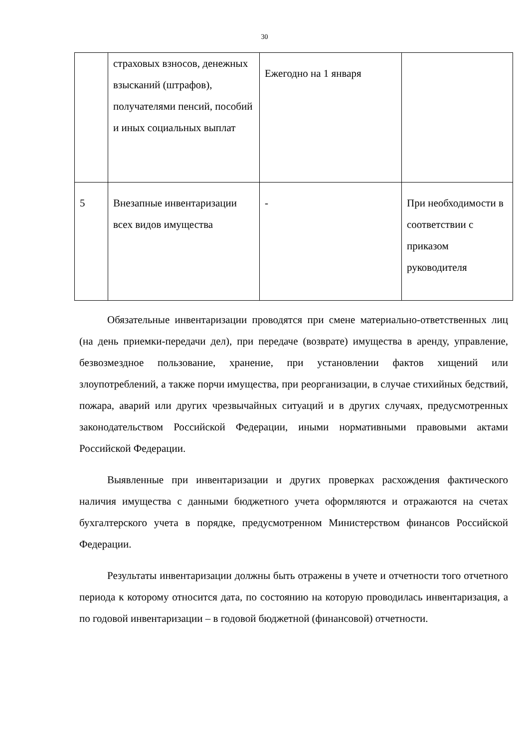30
| | страховых взносов, денежных взысканий (штрафов), получателями пенсий, пособий и иных социальных выплат | Ежегодно на 1 января | |
| 5 | Внезапные инвентаризации всех видов имущества | - | При необходимости в соответствии с приказом руководителя |
Обязательные инвентаризации проводятся при смене материально-ответственных лиц (на день приемки-передачи дел), при передаче (возврате) имущества в аренду, управление, безвозмездное пользование, хранение, при установлении фактов хищений или злоупотреблений, а также порчи имущества, при реорганизации, в случае стихийных бедствий, пожара, аварий или других чрезвычайных ситуаций и в других случаях, предусмотренных законодательством Российской Федерации, иными нормативными правовыми актами Российской Федерации.
Выявленные при инвентаризации и других проверках расхождения фактического наличия имущества с данными бюджетного учета оформляются и отражаются на счетах бухгалтерского учета в порядке, предусмотренном Министерством финансов Российской Федерации.
Результаты инвентаризации должны быть отражены в учете и отчетности того отчетного периода к которому относится дата, по состоянию на которую проводилась инвентаризация, а по годовой инвентаризации – в годовой бюджетной (финансовой) отчетности.